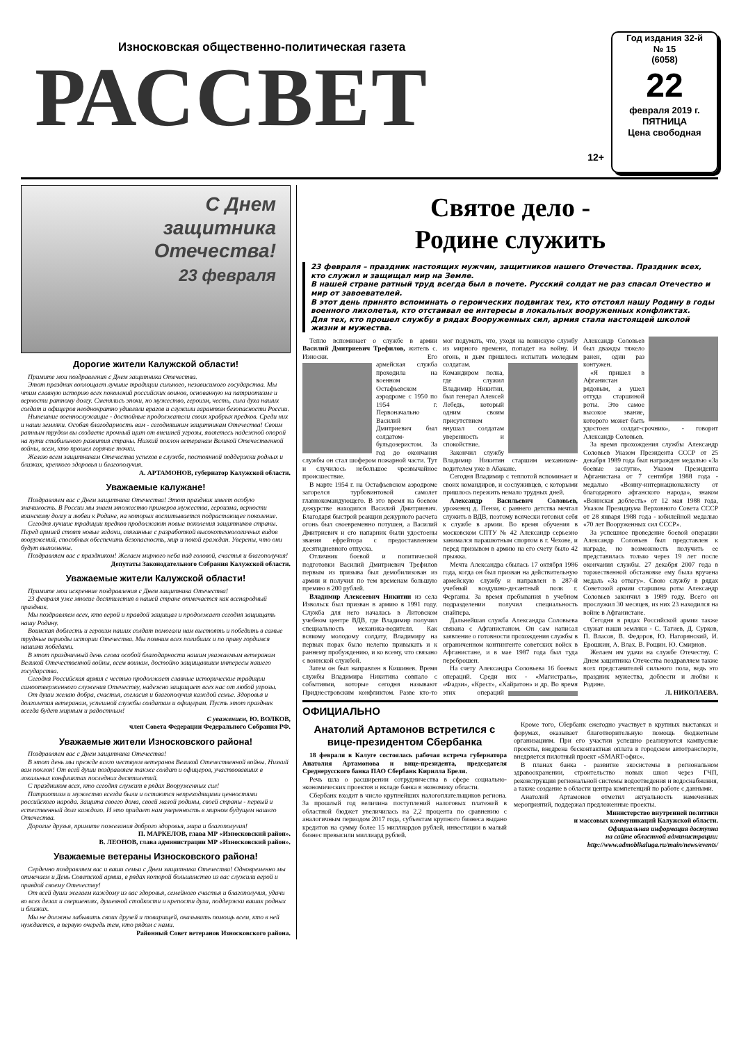Износковская общественно-политическая газета
РАССВЕТ
12+
Год издания 32-й
№ 15
(6058)
22
февраля 2019 г.
ПЯТНИЦА
Цена свободная
С Днем
защитника
Отечества!
23 февраля
Дорогие жители Калужской области!
Примите мои поздравления с Днем защитника Отечества.
Этот праздник воплощает лучшие традиции сильного, независимого государства. Мы чтим славную историю всех поколений российских воинов, основанную на патриотизме и верности ратному долгу. Сменялись эпохи, но мужество, героизм, честь, сила духа наших солдат и офицеров неоднократно удивляли врагов и служили гарантом безопасности России.
Нынешние военнослужащие - достойные продолжатели своих храбрых предков. Среди них и наши земляки. Особая благодарность вам - сегодняшним защитникам Отечества! Своим ратным трудом вы создаете прочный щит от внешней угрозы, являетесь надежной опорой на пути стабильного развития страны. Низкий поклон ветеранам Великой Отечественной войны, всем, кто прошел горячие точки.
Желаю всем защитникам Отечества успехов в службе, постоянной поддержки родных и близких, крепкого здоровья и благополучия.
А. АРТАМОНОВ, губернатор Калужской области.
Уважаемые калужане!
Поздравляем вас с Днем защитника Отечества! Этот праздник имеет особую значимость. В России мы знаем множество примеров мужества, героизма, верности воинскому долгу и любви к Родине, на которых воспитывается подрастающее поколение.
Сегодня лучшие традиции предков продолжают новые поколения защитников страны. Перед армией стоят новые задачи, связанные с разработкой высокотехнологичных видов вооружений, способных обеспечить безопасность, мир и покой граждан. Уверены, что они будут выполнены.
Поздравляем вас с праздником! Желаем мирного неба над головой, счастья и благополучия!
Депутаты Законодательного Собрания Калужской области.
Уважаемые жители Калужской области!
Примите мои искренние поздравления с Днем защитника Отечества!
23 февраля уже многие десятилетия в нашей стране отмечается как всенародный праздник.
Мы поздравляем всех, кто верой и правдой защищал и продолжает сегодня защищать нашу Родину.
Воинская доблесть и героизм наших солдат помогали нам выстоять и победить в самые трудные периоды истории Отечества. Мы помним всех погибших и по праву гордимся нашими победами.
В этот праздничный день слова особой благодарности нашим уважаемым ветеранам Великой Отечественной войны, всем воинам, достойно защищавшим интересы нашего государства.
Сегодня Российская армия с честью продолжает славные исторические традиции самоотверженного служения Отечеству, надежно защищает всех нас от любой угрозы.
От души желаю добра, счастья, согласия и благополучия каждой семье. Здоровья и долголетия ветеранам, успешной службы солдатам и офицерам. Пусть этот праздник всегда будет мирным и радостным!
С уважением, Ю. ВОЛКОВ,
член Совета Федерации Федерального Собрания РФ.
Уважаемые жители Износковского района!
Поздравляем вас с Днем защитника Отечества!
В этот день мы прежде всего чествуем ветеранов Великой Отечественной войны. Низкий вам поклон! От всей души поздравляем также солдат и офицеров, участвовавших в локальных конфликтах последних десятилетий.
С праздником всех, кто сегодня служит в рядах Вооруженных сил!
Патриотизм и мужество всегда были и остаются непреходящими ценностями российского народа. Защита своего дома, своей малой родины, своей страны - первый и естественный долг каждого. И это придает нам уверенность в мирном будущем нашего Отечества.
Дорогие друзья, примите пожелания доброго здоровья, мира и благополучия!
П. МАРКЕЛОВ, глава МР «Износковский район».
В. ЛЕОНОВ, глава администрации МР «Износковский район».
Уважаемые ветераны Износковского района!
Сердечно поздравляем вас и ваши семьи с Днем защитника Отечества! Одновременно мы отмечаем и День Советской армии, в рядах которой большинство из вас служили верой и правдой своему Отечеству!
От всей души желаем каждому из вас здоровья, семейного счастья и благополучия, удачи во всех делах и свершениях, душевной стойкости и крепости духа, поддержки ваших родных и близких.
Мы не должны забывать своих друзей и товарищей, оказывать помощь всем, кто в ней нуждается, в первую очередь тем, кто рядом с нами.
Районный Совет ветеранов Износковского района.
Святое дело -
Родине служить
23 февраля – праздник настоящих мужчин, защитников нашего Отечества. Праздник всех, кто служил и защищал мир на Земле.
В нашей стране ратный труд всегда был в почете. Русский солдат не раз спасал Отечество и мир от завоевателей.
В этот день принято вспоминать о героических подвигах тех, кто отстоял нашу Родину в годы военного лихолетья, кто отстаивал ее интересы в локальных вооруженных конфликтах.
Для тех, кто прошел службу в рядах Вооруженных сил, армия стала настоящей школой жизни и мужества.
Тепло вспоминает о службе в армии Василий Дмитриевич Трефилов, житель с. Износки. Его ар мейская служба проходила на военном Остафьевском аэродроме с 1950 по 1954 г. Первоначально Василий Дмитриевич был солдатом-бульдозеристом. За год до окончания службы он стал шофером пожарной части. Тут и случилось небольшое чрезвычайное происшествие.
В марте 1954 г. на Остафьевском аэродроме загорелся турбовинтовой самолет главнокомандующего. В это время на боевом дежурстве находился Василий Дмитриевич. Благодаря быстрой реакции дежурного расчета огонь был своевременно потушен, а Василий Дмитриевич и его напарник были удостоены звания ефрейтора с предоставлением десятидневного отпуска.
Отличник боевой и политической подготовки Василий Дмитриевич Трефилов первым из призыва был демобилизован из армии и получил по тем временам большую премию в 200 рублей.
Владимир Алексеевич Никитин из села Извольск был призван в армию в 1991 году. Служба для него началась в Литовском учебном центре ВДВ, где Владимир получил специальность механика-водителя. Как всякому молодому солдату, Владимиру на первых порах было нелегко привыкать и к раннему пробуждению, и ко всему, что связано с воинской службой.
Затем он был направлен в Кишинев. Время службы Владимира Никитина совпало с событиями, которые сегодня называют Приднестровским конфликтом. Разве кто-то мог подумать, что, уходя на воинскую службу из мирного времени, попадет на войну. И огонь, и дым пришлось испытать молодым солдатам. Командиром полка, где служил Владимир Никитин, был генерал Алексей Лебедь, который одним своим присутствием внушал солдатам уверенность и спокойствие.
Закончил службу Владимир Никитин старшим механиком-водителем уже в Абакане.
Сегодня Владимир с теплотой вспоминает и своих командиров, и сослуживцев, с которыми пришлось пережить немало трудных дней.
Александр Васильевич Соловьев, уроженец д. Пензи, с раннего детства мечтал служить в ВДВ, поэтому всячески готовил себя к службе в армии. Во время обучения в московском СПТУ № 42 Александр серьезно занимался парашютным спортом в г. Чехове, и перед призывом в армию на его счету было 42 прыжка.
Мечта Александра сбылась 17 октября 1986 года, когда он был призван на действительную армейскую службу и направлен в 287-й учебный воздушно-десантный полк г. Ферганы. За время пребывания в учебном подразделении получил специальность снайпера.
Дальнейшая служба Александра Соловьева связана с Афганистаном. Он сам написал заявление о готовности прохождения службы в ограниченном контингенте советских войск в Афганистане, и в мае 1987 года был туда переброшен.
На счету Александра Соловьева 16 боевых операций. Среди них - «Магистраль», «Фадзи», «Крест», «Хайратон» и др. Во время этих операций Александр Соловьев был дважды тяжело ранен, один раз контужен.
«Я пришел в Афганистан рядовым, а ушел оттуда старшиной роты. Это самое высокое звание, которого может быть удостоен солдат-срочник», - говорит Александр Соловьев.
За время прохождения службы Александр Соловьев Указом Президента СССР от 25 декабря 1989 года был награжден медалью «За боевые заслуги», Указом Президента Афганистана от 7 сентября 1988 года - медалью «Воину-интернационалисту от благодарного афганского народа», знаком «Воинская доблесть» от 12 мая 1988 года, Указом Президиума Верховного Совета СССР от 28 января 1988 года - юбилейной медалью «70 лет Вооруженных сил СССР».
За успешное проведение боевой операции Александр Соловьев был представлен к награде, но возможность получить ее представилась только через 19 лет после окончания службы. 27 декабря 2007 года в торжественной обстановке ему была вручена медаль «За отвагу». Свою службу в рядах Советской армии старшина роты Александр Соловьев закончил в 1989 году. Всего он прослужил 30 месяцев, из них 23 находился на войне в Афганистане.
Сегодня в рядах Российской армии также служат наши земляки - С. Тагиев, Д. Сурков, П. Власов, В. Федоров, Ю. Нагорянский, И. Ерошкин, А. Влах. В. Рощин. Ю. Смирнов.
Желаем им удачи на службе Отечеству. С Днем защитника Отечества поздравляем также всех представителей сильного пола, ведь это праздник мужества, доблести и любви к Родине.
Л. НИКОЛАЕВА.
ОФИЦИАЛЬНО
Анатолий Артамонов встретился с вице-президентом Сбербанка
18 февраля в Калуге состоялась рабочая встреча губернатора Анатолия Артамонова и вице-президента, председателя Среднерусского банка ПАО Сбербанк Кирилла Бреля.
Речь шла о расширении сотрудничества в сфере социально-экономических проектов и вкладе банка в экономику области.
Сбербанк входит в число крупнейших налогоплательщиков региона. За прошлый год величина поступлений налоговых платежей в областной бюджет увеличилась на 2,2 процента по сравнению с аналогичным периодом 2017 года, субъектам крупного бизнеса выдано кредитов на сумму более 15 миллиардов рублей, инвестиции в малый бизнес превысили миллиард рублей.
Кроме того, Сбербанк ежегодно участвует в крупных выставках и форумах, оказывает благотворительную помощь бюджетным организациям. При его участии успешно реализуются кампусные проекты, внедрена бесконтактная оплата в городском автотранспорте, внедряется пилотный проект «SMART-офис».
В планах банка - развитие экосистемы в региональном здравоохранении, строительство новых школ через ГЧП, реконструкция региональной системы водоотведения и водоснабжения, а также создание в области центра компетенций по работе с данными.
Анатолий Артамонов отметил актуальность намеченных мероприятий, поддержал предложенные проекты.
Министерство внутренней политики
и массовых коммуникаций Калужской области.
Официальная информация доступна
на сайте областной администрации:
http://www.admoblkaluga.ru/main/news/events/